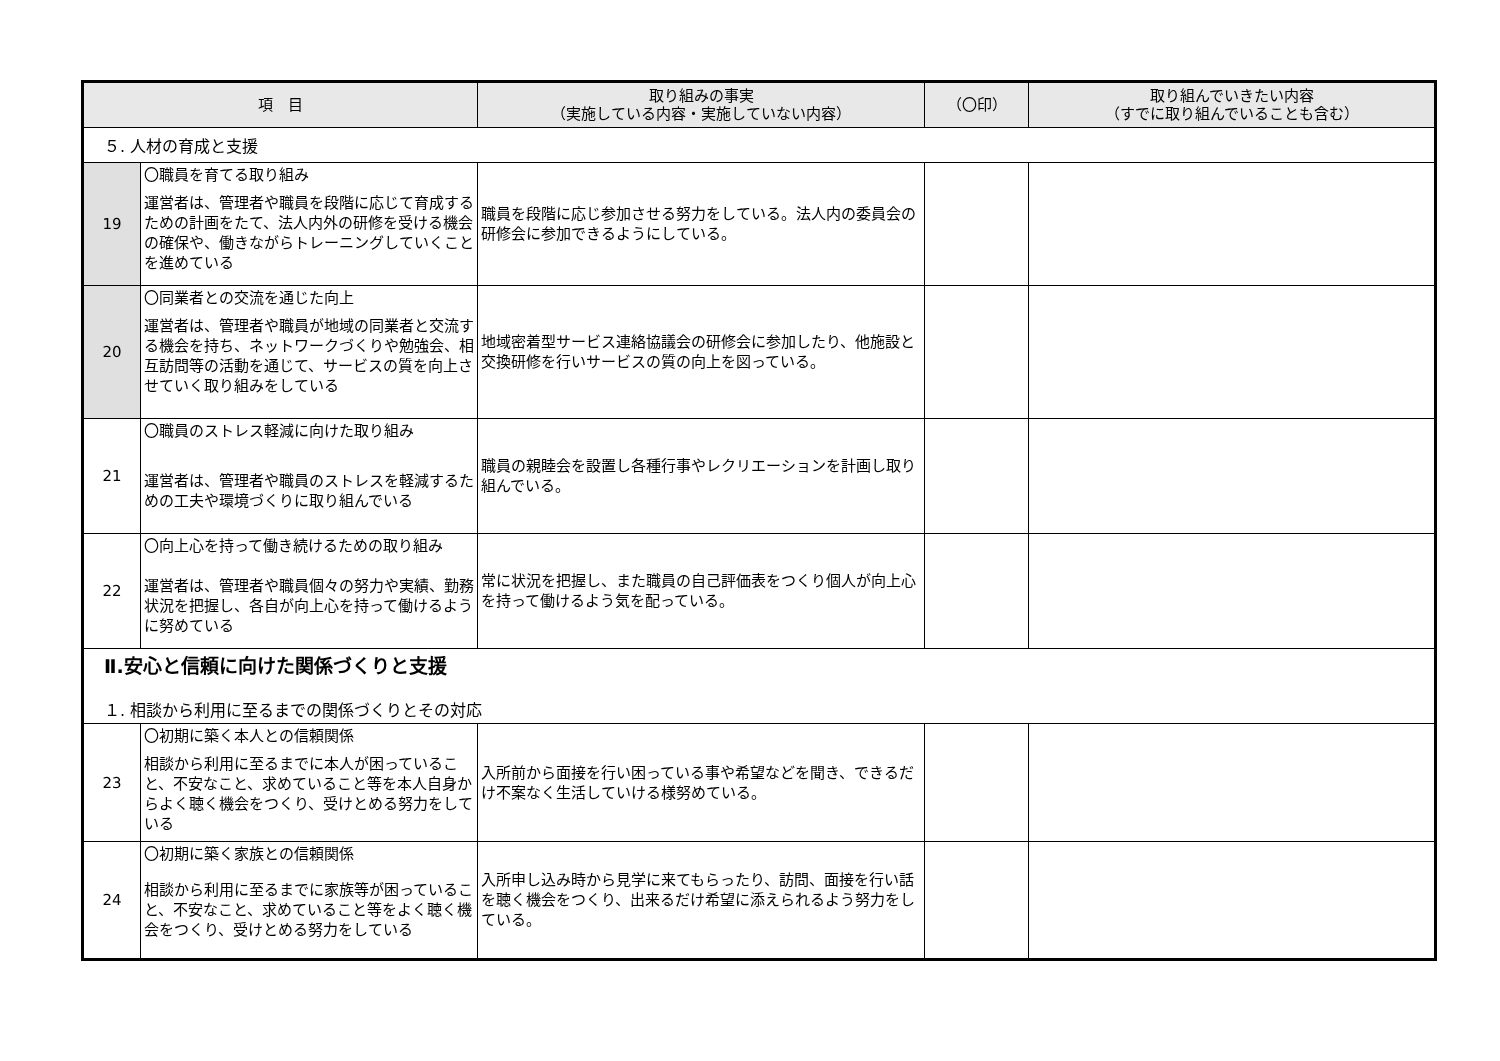| 項 目 | | 取り組みの事実 （実施している内容・実施していない内容） | （〇印） | 取り組んでいきたい内容 （すでに取り組んでいることも含む） |
| --- | --- | --- | --- | --- |
| ５. 人材の育成と支援 | | | | |
| 19 | 〇職員を育てる取り組み 運営者は、管理者や職員を段階に応じて育成するための計画をたて、法人内外の研修を受ける機会の確保や、働きながらトレーニングしていくことを進めている | 職員を段階に応じ参加させる努力をしている。法人内の委員会の研修会に参加できるようにしている。 | | |
| 20 | 〇同業者との交流を通じた向上 運営者は、管理者や職員が地域の同業者と交流する機会を持ち、ネットワークづくりや勉強会、相互訪問等の活動を通じて、サービスの質を向上させていく取り組みをしている | 地域密着型サービス連絡協議会の研修会に参加したり、他施設と交換研修を行いサービスの質の向上を図っている。 | | |
| 21 | 〇職員のストレス軽減に向けた取り組み 運営者は、管理者や職員のストレスを軽減するための工夫や環境づくりに取り組んでいる | 職員の親睦会を設置し各種行事やレクリエーションを計画し取り組んでいる。 | | |
| 22 | 〇向上心を持って働き続けるための取り組み 運営者は、管理者や職員個々の努力や実績、勤務状況を把握し、各自が向上心を持って働けるように努めている | 常に状況を把握し、また職員の自己評価表をつくり個人が向上心を持って働けるよう気を配っている。 | | |
| Ⅱ.安心と信頼に向けた関係づくりと支援 １. 相談から利用に至るまでの関係づくりとその対応 | | | | |
| 23 | 〇初期に築く本人との信頼関係 相談から利用に至るまでに本人が困っていること、不安なこと、求めていること等を本人自身からよく聴く機会をつくり、受けとめる努力をしている | 入所前から面接を行い困っている事や希望などを聞き、できるだけ不案なく生活していける様努めている。 | | |
| 24 | 〇初期に築く家族との信頼関係 相談から利用に至るまでに家族等が困っていること、不安なこと、求めていること等をよく聴く機会をつくり、受けとめる努力をしている | 入所申し込み時から見学に来てもらったり、訪問、面接を行い話を聴く機会をつくり、出来るだけ希望に添えられるよう努力をしている。 | | |